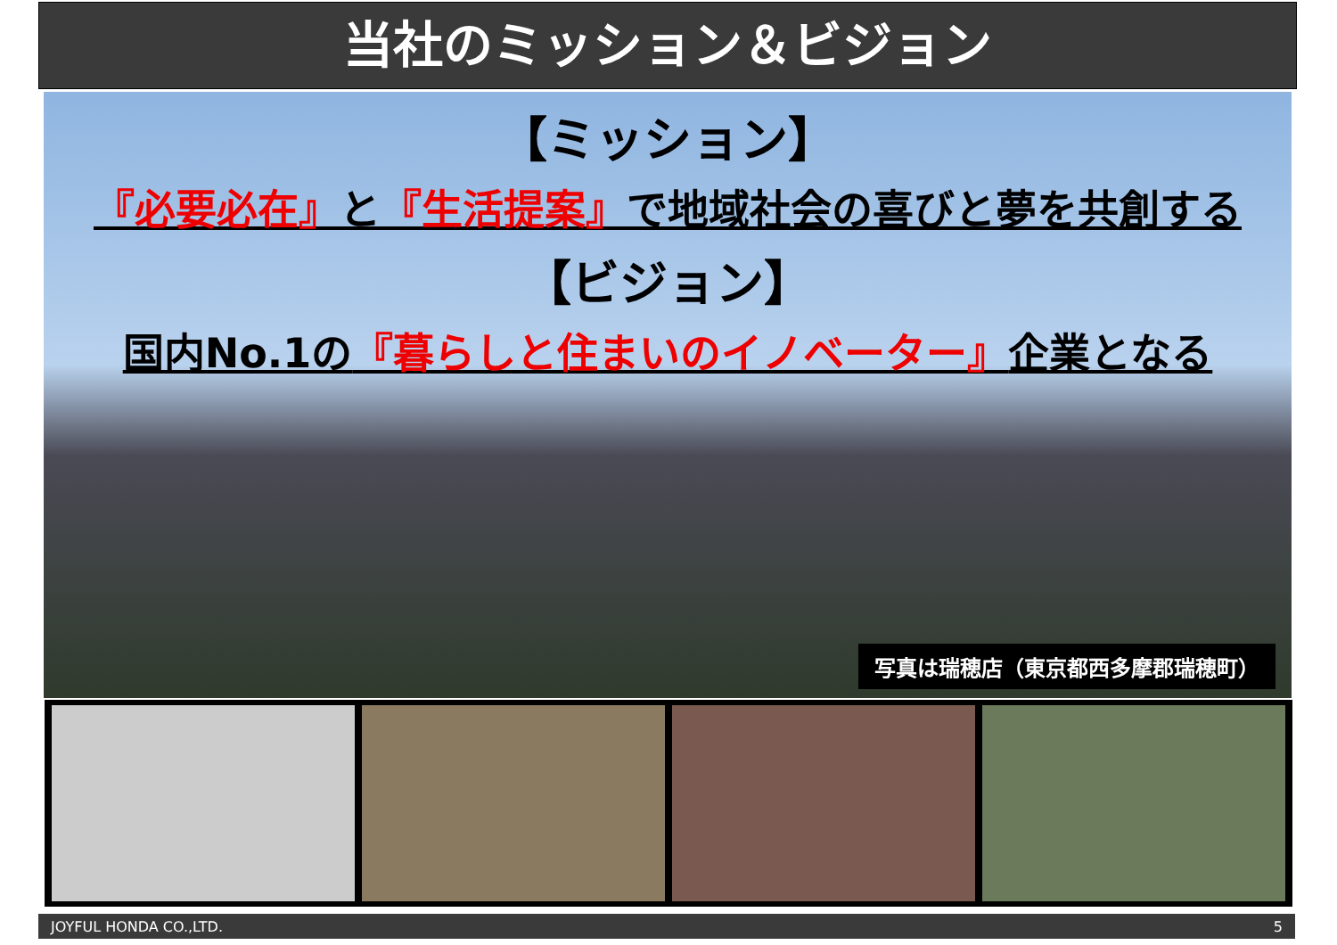当社のミッション＆ビジョン
【ミッション】
『必要必在』と『生活提案』で地域社会の喜びと夢を共創する
【ビジョン】
国内No.1の『暮らしと住まいのイノベーター』企業となる
写真は瑞穂店（東京都西多摩郡瑞穂町）
JOYFUL HONDA CO.,LTD. 5